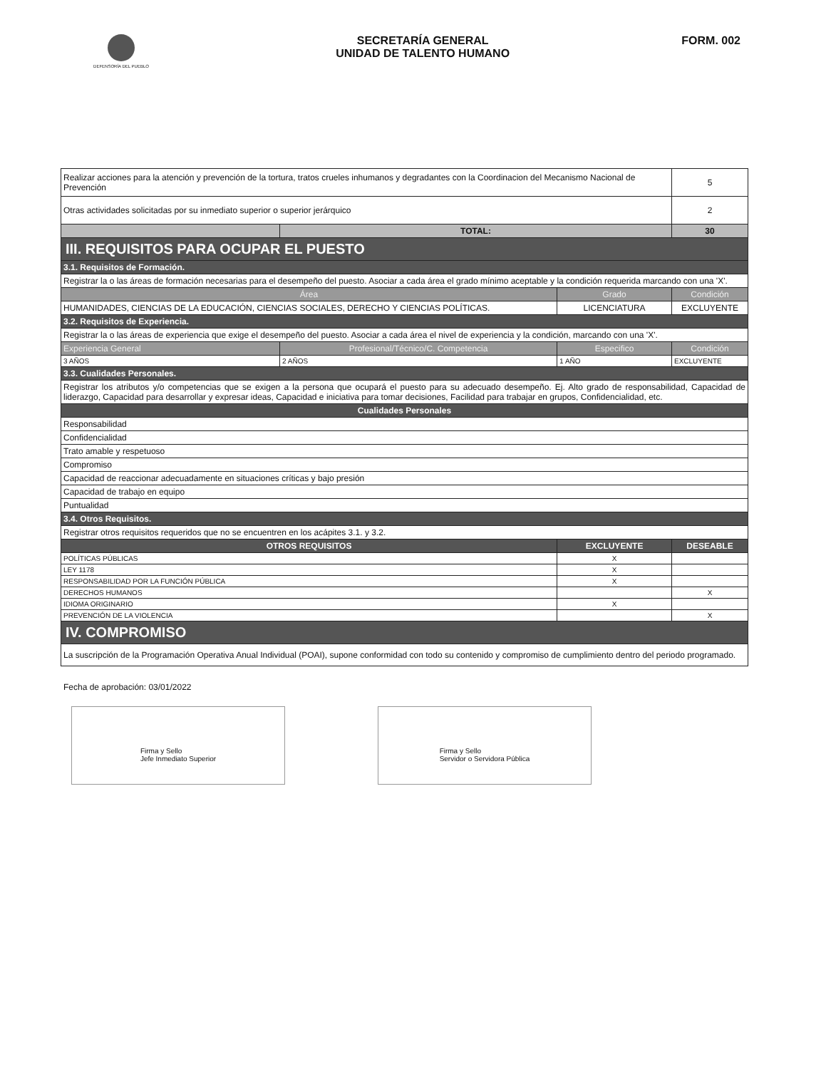DEFENSORÍA DEL PUEBLO
SECRETARÍA GENERAL
UNIDAD DE TALENTO HUMANO
FORM. 002
| Realizar acciones para la atención y prevención de la tortura, tratos crueles inhumanos y degradantes con la Coordinacion del Mecanismo Nacional de Prevención | | | 5 |
| Otras actividades solicitadas por su inmediato superior o superior jerárquico | | | 2 |
| | TOTAL: | | 30 |
| III. REQUISITOS PARA OCUPAR EL PUESTO | | | |
| 3.1. Requisitos de Formación. | | | |
| Registrar la o las áreas de formación necesarias para el desempeño del puesto. Asociar a cada área el grado mínimo aceptable y la condición requerida marcando con una 'X'. | | | |
| Área | | Grado | Condición |
| HUMANIDADES, CIENCIAS DE LA EDUCACIÓN, CIENCIAS SOCIALES, DERECHO Y CIENCIAS POLÍTICAS. | | LICENCIATURA | EXCLUYENTE |
| 3.2. Requisitos de Experiencia. | | | |
| Registrar la o las áreas de experiencia que exige el desempeño del puesto. Asociar a cada área el nivel de experiencia y la condición, marcando con una 'X'. | | | |
| Experiencia General | Profesional/Técnico/C. Competencia | Especifico | Condición |
| 3 AÑOS | 2 AÑOS | 1 AÑO | EXCLUYENTE |
| 3.3. Cualidades Personales. | | | |
| Registrar los atributos y/o competencias que se exigen a la persona que ocupará el puesto para su adecuado desempeño. Ej. Alto grado de responsabilidad, Capacidad de liderazgo, Capacidad para desarrollar y expresar ideas, Capacidad e iniciativa para tomar decisiones, Facilidad para trabajar en grupos, Confidencialidad, etc. | | | |
| Cualidades Personales | | | |
| Responsabilidad | | | |
| Confidencialidad | | | |
| Trato amable y respetuoso | | | |
| Compromiso | | | |
| Capacidad de reaccionar adecuadamente en situaciones críticas y bajo presión | | | |
| Capacidad de trabajo en equipo | | | |
| Puntualidad | | | |
| 3.4. Otros Requisitos. | | | |
| Registrar otros requisitos requeridos que no se encuentren en los acápites 3.1. y 3.2. | | | |
| OTROS REQUISITOS | | EXCLUYENTE | DESEABLE |
| POLÍTICAS PÚBLICAS | | X | |
| LEY 1178 | | X | |
| RESPONSABILIDAD POR LA FUNCIÓN PÚBLICA | | X | |
| DERECHOS HUMANOS | | | X |
| IDIOMA ORIGINARIO | | X | |
| PREVENCIÓN DE LA VIOLENCIA | | | X |
| IV. COMPROMISO | | | |
| La suscripción de la Programación Operativa Anual Individual (POAI), supone conformidad con todo su contenido y compromiso de cumplimiento dentro del periodo programado. | | | |
Fecha de aprobación: 03/01/2022
Firma y Sello
Jefe Inmediato Superior
Firma y Sello
Servidor o Servidora Pública